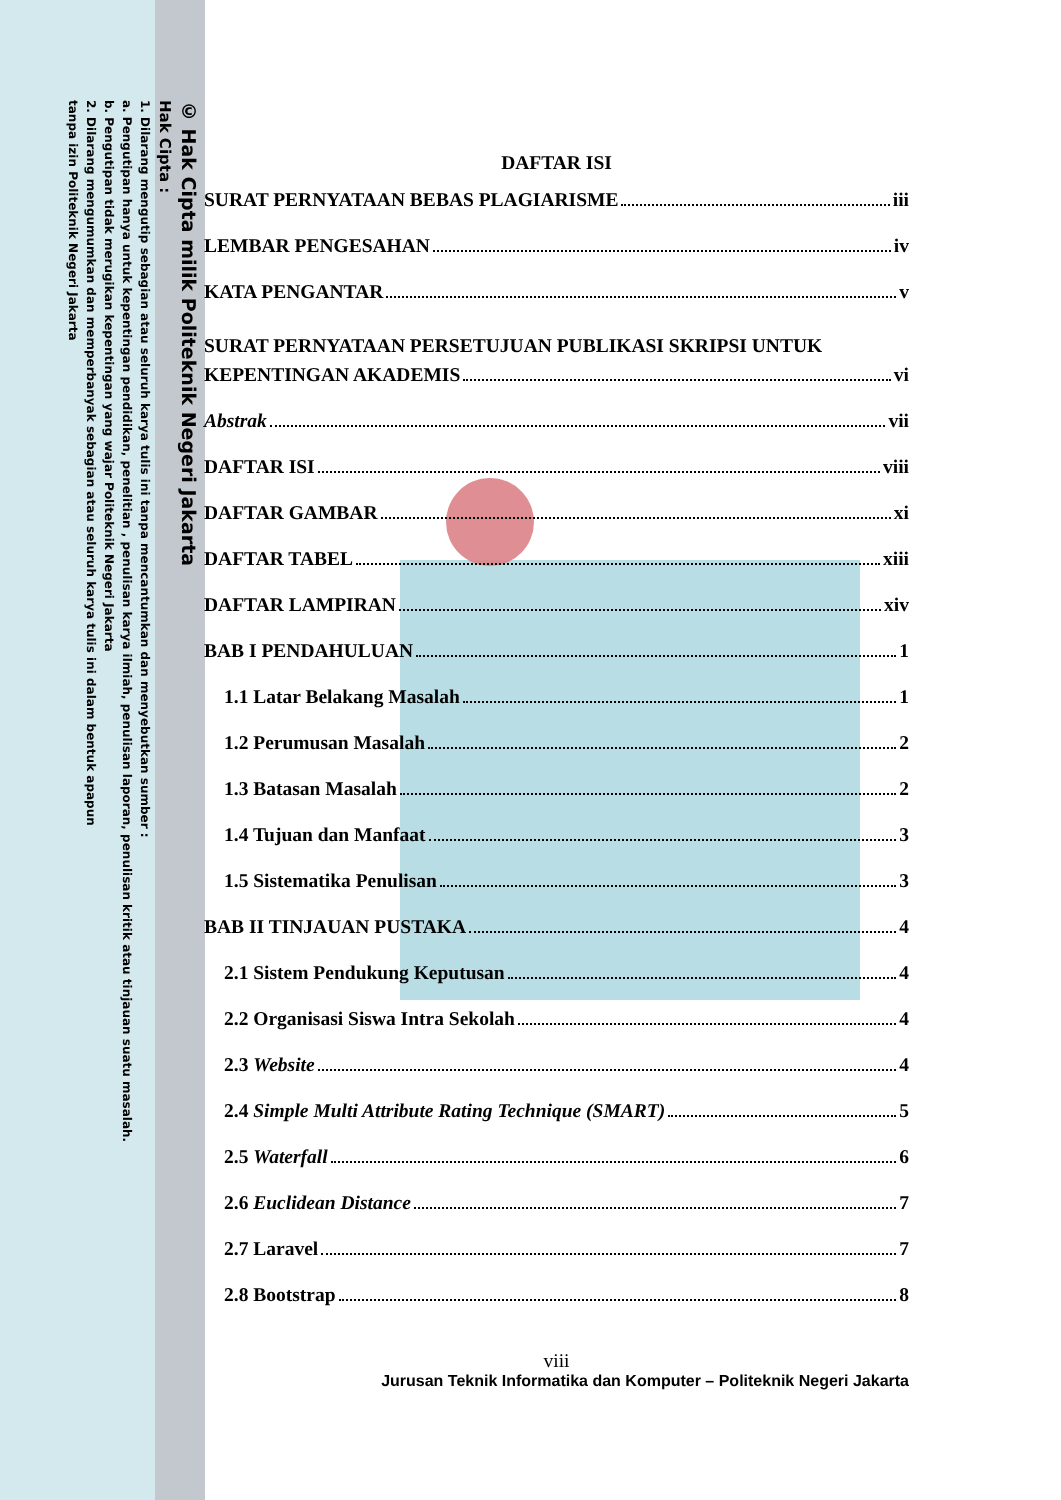© Hak Cipta milik Politeknik Negeri Jakarta
Hak Cipta :
1. Dilarang mengutip sebagian atau seluruh karya tulis ini tanpa mencantumkan dan menyebutkan sumber :
a. Pengutipan hanya untuk kepentingan pendidikan, penelitian , penulisan karya ilmiah, penulisan laporan, penulisan kritik atau tinjauan suatu masalah.
b. Pengutipan tidak merugikan kepentingan yang wajar Politeknik Negeri Jakarta
2. Dilarang mengumumkan dan memperbanyak sebagian atau seluruh karya tulis ini dalam bentuk apapun
tanpa izin Politeknik Negeri Jakarta
DAFTAR ISI
SURAT PERNYATAAN BEBAS PLAGIARISME iii
LEMBAR PENGESAHAN iv
KATA PENGANTAR v
SURAT PERNYATAAN PERSETUJUAN PUBLIKASI SKRIPSI UNTUK
KEPENTINGAN AKADEMIS vi
Abstrak vii
DAFTAR ISI viii
DAFTAR GAMBAR xi
DAFTAR TABEL xiii
DAFTAR LAMPIRAN xiv
BAB I PENDAHULUAN 1
1.1 Latar Belakang Masalah 1
1.2 Perumusan Masalah 2
1.3 Batasan Masalah 2
1.4 Tujuan dan Manfaat 3
1.5 Sistematika Penulisan 3
BAB II TINJAUAN PUSTAKA 4
2.1 Sistem Pendukung Keputusan 4
2.2 Organisasi Siswa Intra Sekolah 4
2.3 Website 4
2.4 Simple Multi Attribute Rating Technique (SMART) 5
2.5 Waterfall 6
2.6 Euclidean Distance 7
2.7 Laravel 7
2.8 Bootstrap 8
viii
Jurusan Teknik Informatika dan Komputer – Politeknik Negeri Jakarta